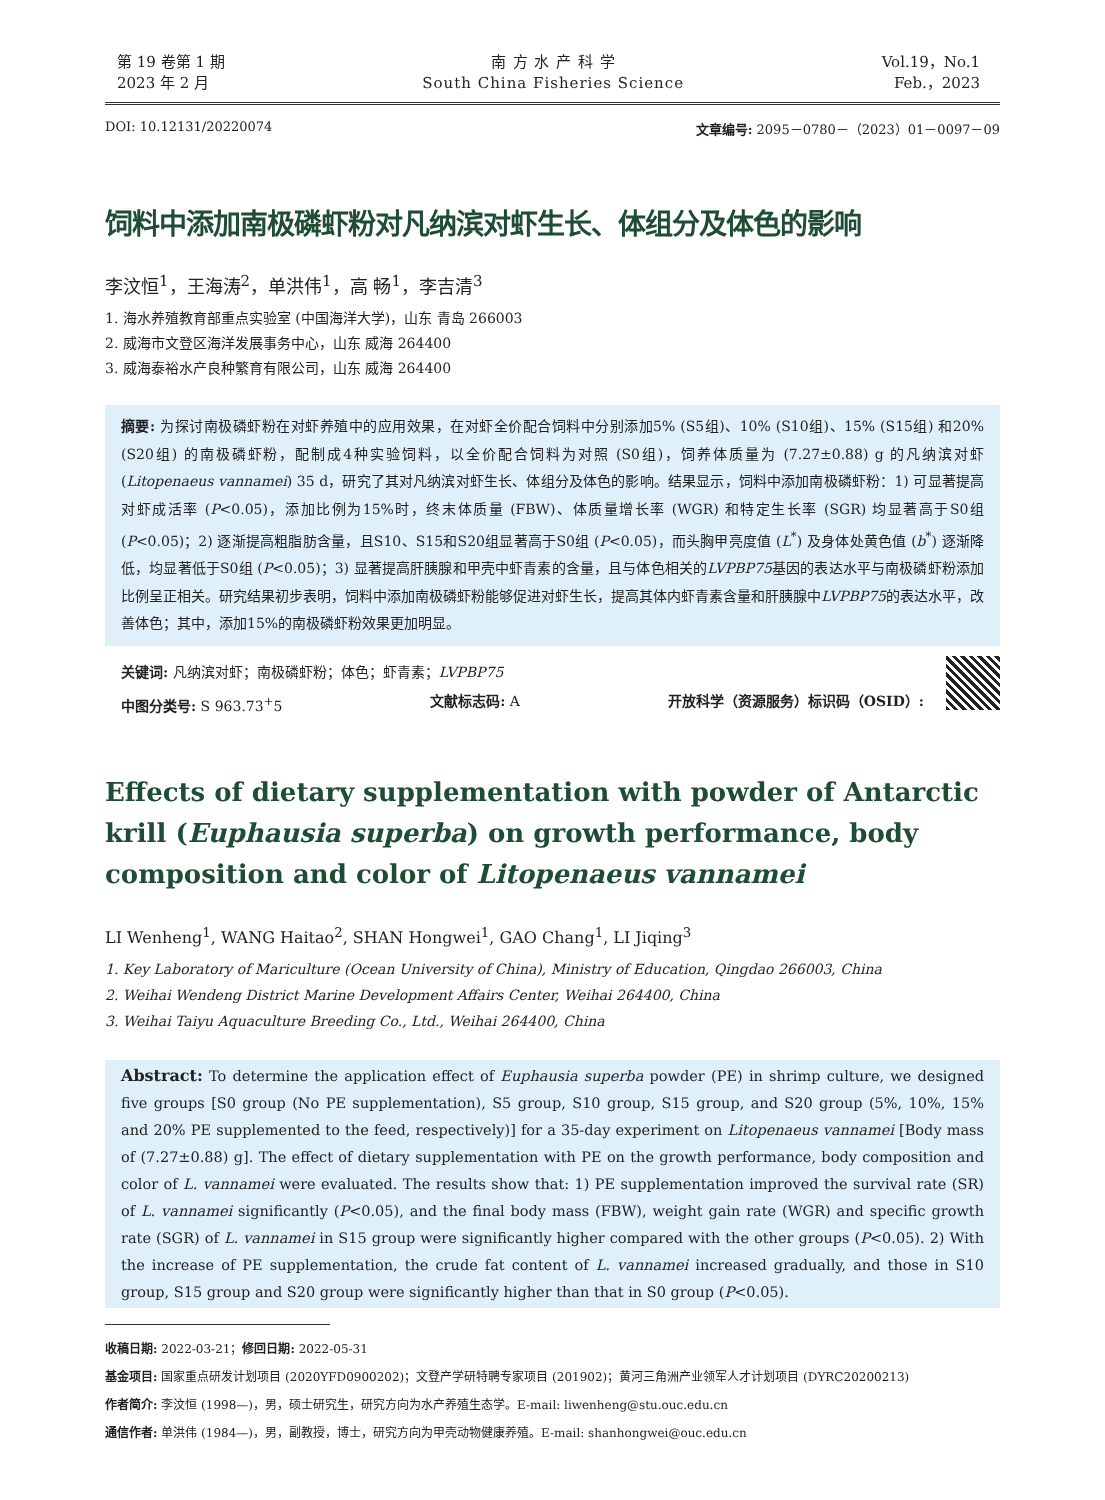第 19 卷第 1 期
2023 年 2 月
南 方 水 产 科 学
South China Fisheries Science
Vol.19，No.1
Feb.，2023
DOI: 10.12131/20220074 文章编号: 2095－0780－（2023）01－0097－09
饲料中添加南极磷虾粉对凡纳滨对虾生长、体组分及体色的影响
李汶恒<sup>1</sup>，王海涛<sup>2</sup>，单洪伟<sup>1</sup>，高 畅<sup>1</sup>，李吉清<sup>3</sup>
1. 海水养殖教育部重点实验室 (中国海洋大学)，山东 青岛 266003
2. 威海市文登区海洋发展事务中心，山东 威海 264400
3. 威海泰裕水产良种繁育有限公司，山东 威海 264400
摘要: 为探讨南极磷虾粉在对虾养殖中的应用效果，在对虾全价配合饲料中分别添加5% (S5组)、10% (S10组)、15% (S15组) 和20% (S20组) 的南极磷虾粉，配制成4种实验饲料，以全价配合饲料为对照 (S0组)，饲养体质量为 (7.27±0.88) g 的凡纳滨对虾 (Litopenaeus vannamei) 35 d，研究了其对凡纳滨对虾生长、体组分及体色的影响。结果显示，饲料中添加南极磷虾粉：1) 可显著提高对虾成活率 (P<0.05)，添加比例为15%时，终末体质量 (FBW)、体质量增长率 (WGR) 和特定生长率 (SGR) 均显著高于S0组 (P<0.05)；2) 逐渐提高粗脂肪含量，且S10、S15和S20组显著高于S0组 (P<0.05)，而头胸甲亮度值 (L<sup>*</sup>) 及身体处黄色值 (b<sup>*</sup>) 逐渐降低，均显著低于S0组 (P<0.05)；3) 显著提高肝胰腺和甲壳中虾青素的含量，且与体色相关的LVPBP75基因的表达水平与南极磷虾粉添加比例呈正相关。研究结果初步表明，饲料中添加南极磷虾粉能够促进对虾生长，提高其体内虾青素含量和肝胰腺中LVPBP75的表达水平，改善体色；其中，添加15%的南极磷虾粉效果更加明显。
关键词: 凡纳滨对虾；南极磷虾粉；体色；虾青素；LVPBP75
中图分类号: S 963.73<sup>+</sup>5 文献标志码: A 开放科学（资源服务）标识码（OSID）:
Effects of dietary supplementation with powder of Antarctic krill (Euphausia superba) on growth performance, body composition and color of Litopenaeus vannamei
LI Wenheng<sup>1</sup>, WANG Haitao<sup>2</sup>, SHAN Hongwei<sup>1</sup>, GAO Chang<sup>1</sup>, LI Jiqing<sup>3</sup>
1. Key Laboratory of Mariculture (Ocean University of China), Ministry of Education, Qingdao 266003, China
2. Weihai Wendeng District Marine Development Affairs Center, Weihai 264400, China
3. Weihai Taiyu Aquaculture Breeding Co., Ltd., Weihai 264400, China
Abstract: To determine the application effect of Euphausia superba powder (PE) in shrimp culture, we designed five groups [S0 group (No PE supplementation), S5 group, S10 group, S15 group, and S20 group (5%, 10%, 15% and 20% PE supplemented to the feed, respectively)] for a 35-day experiment on Litopenaeus vannamei [Body mass of (7.27±0.88) g]. The effect of dietary supplementation with PE on the growth performance, body composition and color of L. vannamei were evaluated. The results show that: 1) PE supplementation improved the survival rate (SR) of L. vannamei significantly (P<0.05), and the final body mass (FBW), weight gain rate (WGR) and specific growth rate (SGR) of L. vannamei in S15 group were significantly higher compared with the other groups (P<0.05). 2) With the increase of PE supplementation, the crude fat content of L. vannamei increased gradually, and those in S10 group, S15 group and S20 group were significantly higher than that in S0 group (P<0.05).
收稿日期: 2022-03-21；修回日期: 2022-05-31
基金项目: 国家重点研发计划项目 (2020YFD0900202)；文登产学研特聘专家项目 (201902)；黄河三角洲产业领军人才计划项目 (DYRC20200213)
作者简介: 李汶恒 (1998—)，男，硕士研究生，研究方向为水产养殖生态学。E-mail: liwenheng@stu.ouc.edu.cn
通信作者: 单洪伟 (1984—)，男，副教授，博士，研究方向为甲壳动物健康养殖。E-mail: shanhongwei@ouc.edu.cn